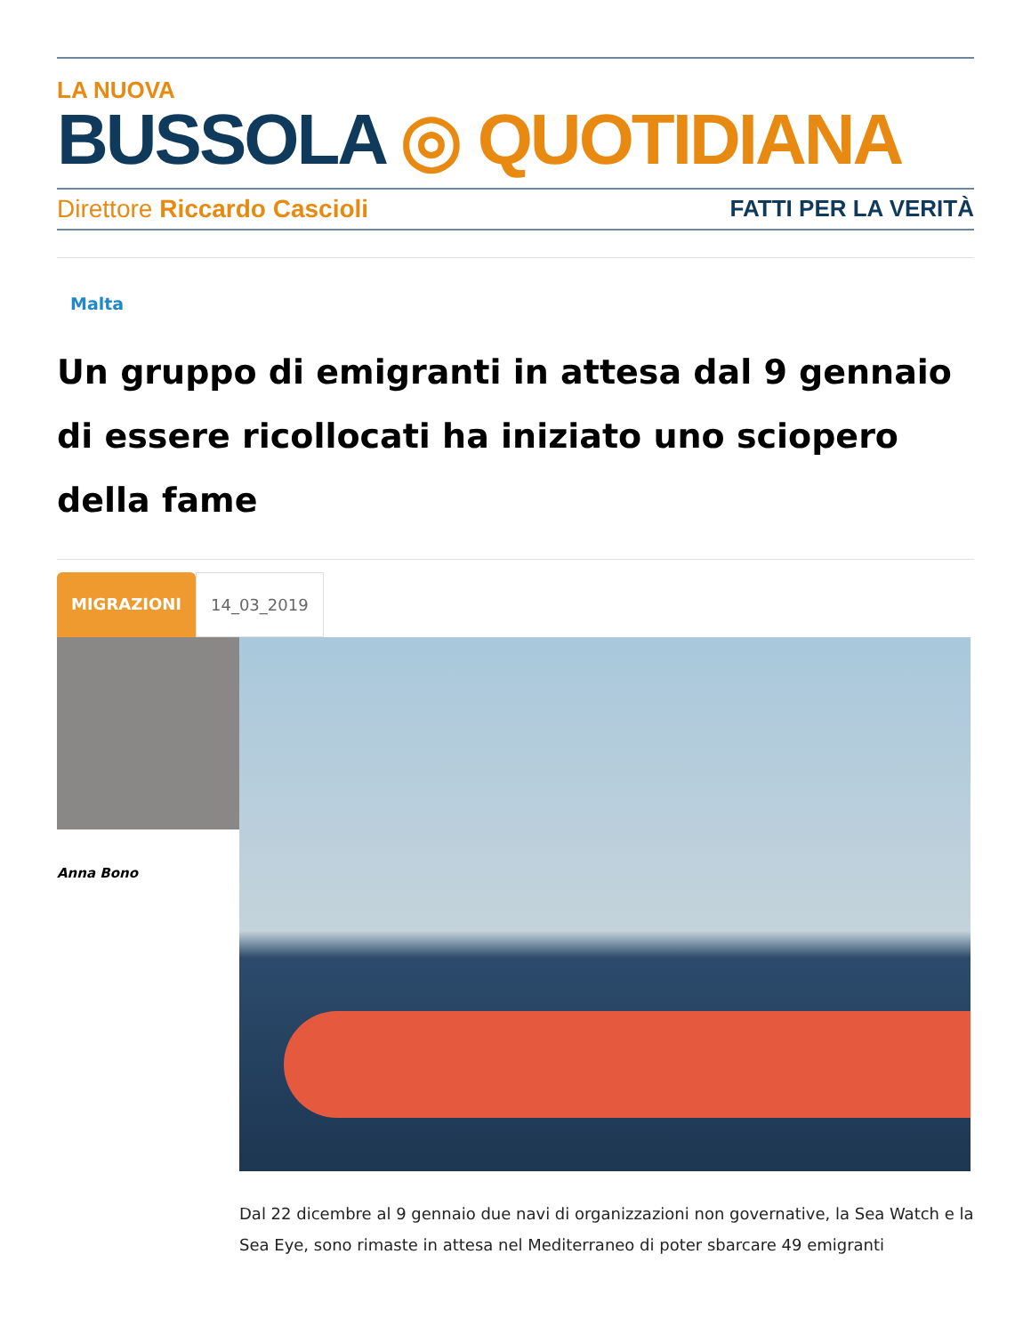LA NUOVA
BUSSOLA ◎ QUOTIDIANA
Direttore Riccardo Cascioli FATTI PER LA VERITÀ
Malta
Un gruppo di emigranti in attesa dal 9 gennaio di essere ricollocati ha iniziato uno sciopero della fame
MIGRAZIONI 14_03_2019
Anna Bono
Dal 22 dicembre al 9 gennaio due navi di organizzazioni non governative, la Sea Watch e la Sea Eye, sono rimaste in attesa nel Mediterraneo di poter sbarcare 49 emigranti